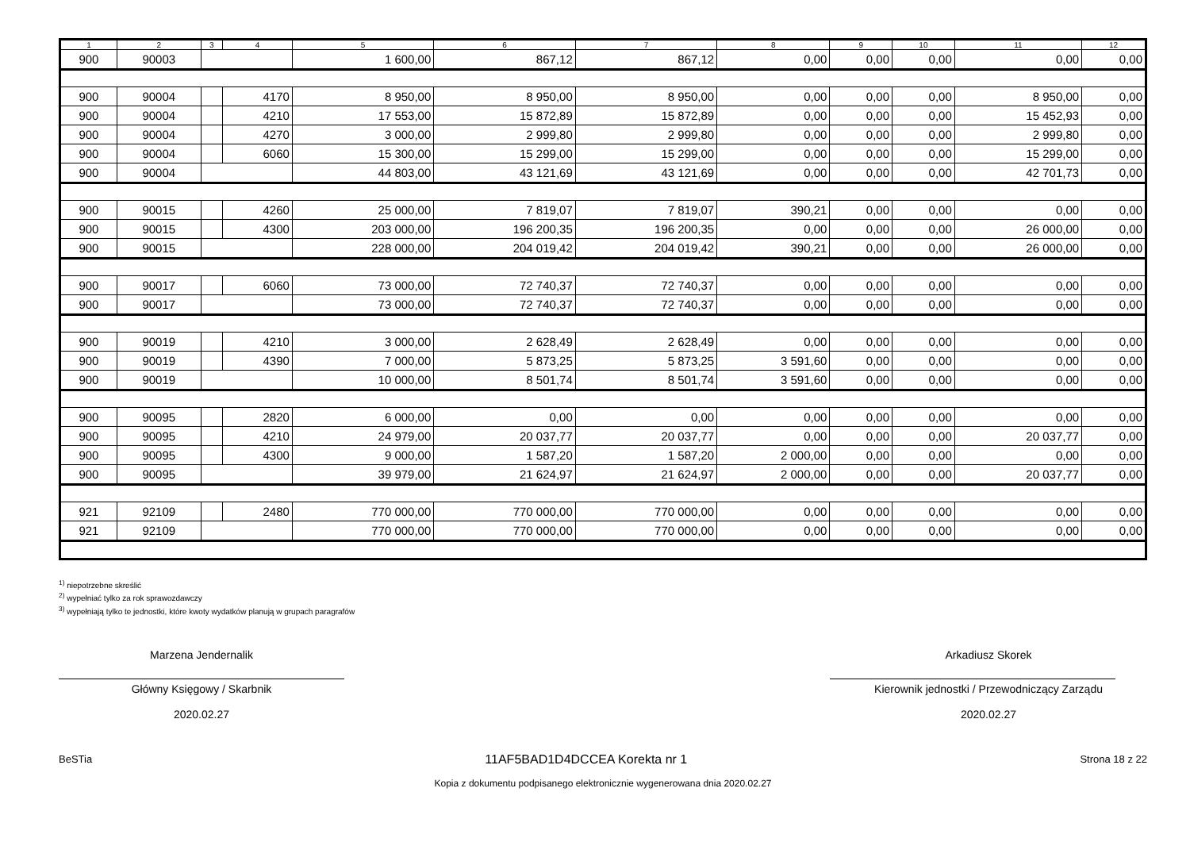| 1 | 2 | 3 | 4 | 5 | 6 | 7 | 8 | 9 | 10 | 11 | 12 |
| --- | --- | --- | --- | --- | --- | --- | --- | --- | --- | --- | --- |
| 900 | 90003 | | | 1 600,00 | 867,12 | 867,12 | 0,00 | 0,00 | 0,00 | 0,00 | 0,00 |
| 900 | 90004 | | 4170 | 8 950,00 | 8 950,00 | 8 950,00 | 0,00 | 0,00 | 0,00 | 8 950,00 | 0,00 |
| 900 | 90004 | | 4210 | 17 553,00 | 15 872,89 | 15 872,89 | 0,00 | 0,00 | 0,00 | 15 452,93 | 0,00 |
| 900 | 90004 | | 4270 | 3 000,00 | 2 999,80 | 2 999,80 | 0,00 | 0,00 | 0,00 | 2 999,80 | 0,00 |
| 900 | 90004 | | 6060 | 15 300,00 | 15 299,00 | 15 299,00 | 0,00 | 0,00 | 0,00 | 15 299,00 | 0,00 |
| 900 | 90004 | | | 44 803,00 | 43 121,69 | 43 121,69 | 0,00 | 0,00 | 0,00 | 42 701,73 | 0,00 |
| 900 | 90015 | | 4260 | 25 000,00 | 7 819,07 | 7 819,07 | 390,21 | 0,00 | 0,00 | 0,00 | 0,00 |
| 900 | 90015 | | 4300 | 203 000,00 | 196 200,35 | 196 200,35 | 0,00 | 0,00 | 0,00 | 26 000,00 | 0,00 |
| 900 | 90015 | | | 228 000,00 | 204 019,42 | 204 019,42 | 390,21 | 0,00 | 0,00 | 26 000,00 | 0,00 |
| 900 | 90017 | | 6060 | 73 000,00 | 72 740,37 | 72 740,37 | 0,00 | 0,00 | 0,00 | 0,00 | 0,00 |
| 900 | 90017 | | | 73 000,00 | 72 740,37 | 72 740,37 | 0,00 | 0,00 | 0,00 | 0,00 | 0,00 |
| 900 | 90019 | | 4210 | 3 000,00 | 2 628,49 | 2 628,49 | 0,00 | 0,00 | 0,00 | 0,00 | 0,00 |
| 900 | 90019 | | 4390 | 7 000,00 | 5 873,25 | 5 873,25 | 3 591,60 | 0,00 | 0,00 | 0,00 | 0,00 |
| 900 | 90019 | | | 10 000,00 | 8 501,74 | 8 501,74 | 3 591,60 | 0,00 | 0,00 | 0,00 | 0,00 |
| 900 | 90095 | | 2820 | 6 000,00 | 0,00 | 0,00 | 0,00 | 0,00 | 0,00 | 0,00 | 0,00 |
| 900 | 90095 | | 4210 | 24 979,00 | 20 037,77 | 20 037,77 | 0,00 | 0,00 | 0,00 | 20 037,77 | 0,00 |
| 900 | 90095 | | 4300 | 9 000,00 | 1 587,20 | 1 587,20 | 2 000,00 | 0,00 | 0,00 | 0,00 | 0,00 |
| 900 | 90095 | | | 39 979,00 | 21 624,97 | 21 624,97 | 2 000,00 | 0,00 | 0,00 | 20 037,77 | 0,00 |
| 921 | 92109 | | 2480 | 770 000,00 | 770 000,00 | 770 000,00 | 0,00 | 0,00 | 0,00 | 0,00 | 0,00 |
| 921 | 92109 | | | 770 000,00 | 770 000,00 | 770 000,00 | 0,00 | 0,00 | 0,00 | 0,00 | 0,00 |
<sup>1)</sup> niepotrzebne skreślić
<sup>2)</sup> wypełniać tylko za rok sprawozdawczy
<sup>3)</sup> wypełniają tylko te jednostki, które kwoty wydatków planują w grupach paragrafów
Marzena Jendernalik
Główny Księgowy / Skarbnik
2020.02.27
Arkadiusz Skorek
Kierownik jednostki / Przewodniczący Zarządu
2020.02.27
BeSTia 11AF5BAD1D4DCCEA Korekta nr 1 Strona 18 z 22
Kopia z dokumentu podpisanego elektronicznie wygenerowana dnia 2020.02.27